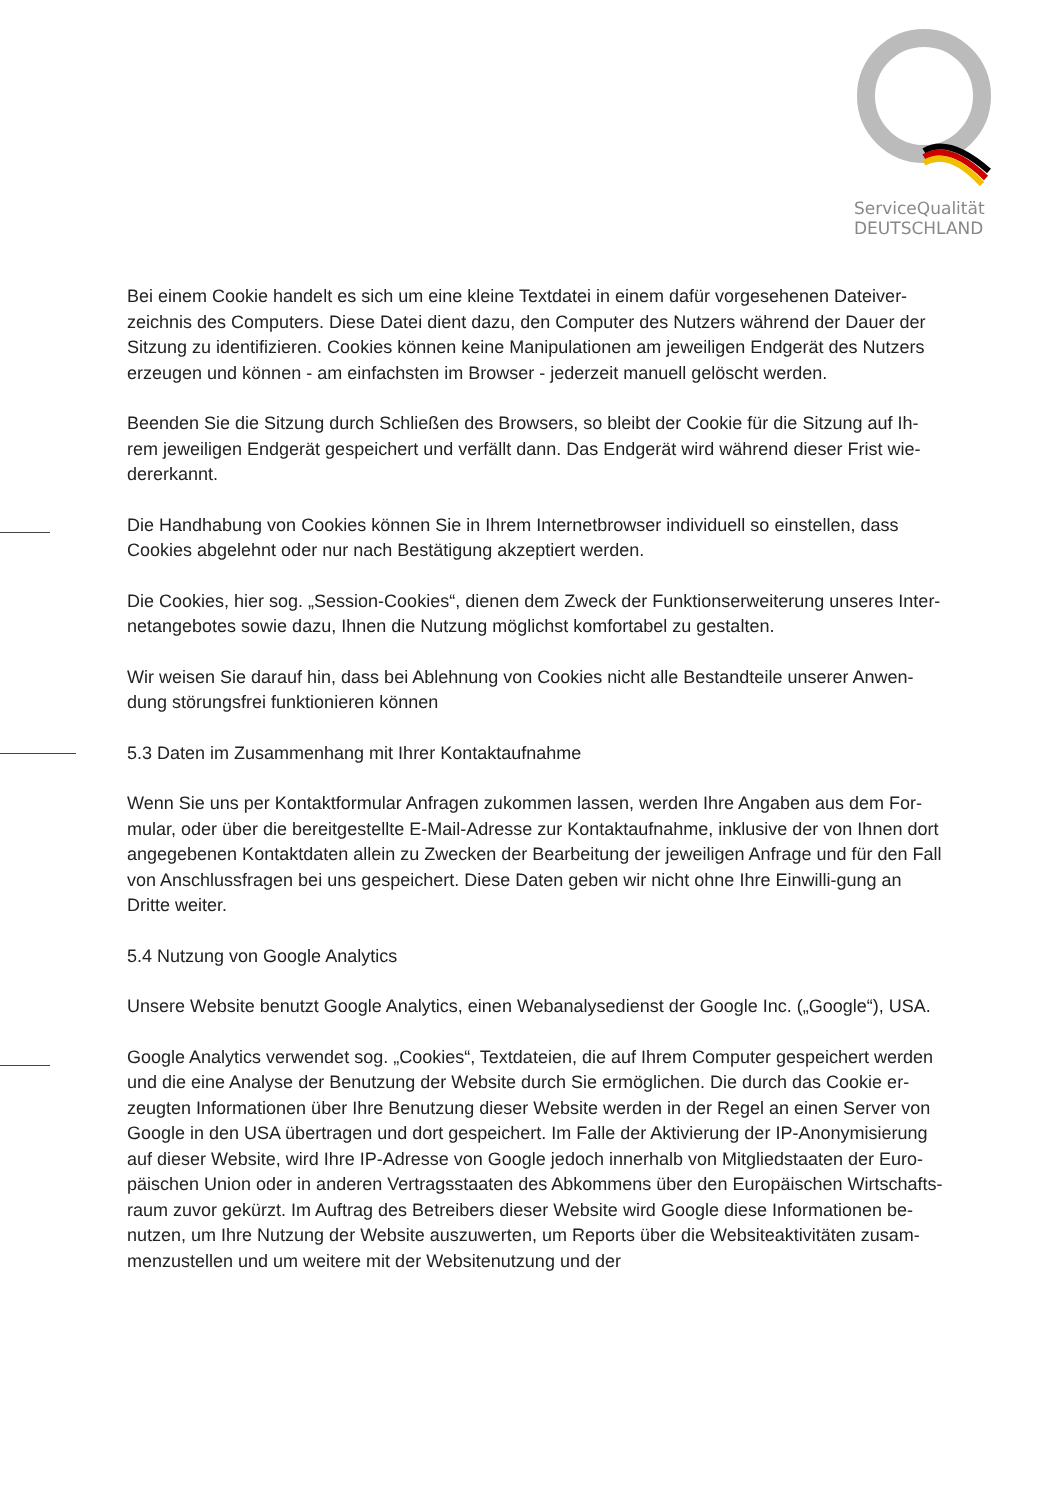ServiceQualität
DEUTSCHLAND
Bei einem Cookie handelt es sich um eine kleine Textdatei in einem dafür vorgesehenen Dateiver-zeichnis des Computers. Diese Datei dient dazu, den Computer des Nutzers während der Dauer der Sitzung zu identifizieren. Cookies können keine Manipulationen am jeweiligen Endgerät des Nutzers erzeugen und können - am einfachsten im Browser - jederzeit manuell gelöscht werden.
Beenden Sie die Sitzung durch Schließen des Browsers, so bleibt der Cookie für die Sitzung auf Ih-rem jeweiligen Endgerät gespeichert und verfällt dann. Das Endgerät wird während dieser Frist wie-dererkannt.
Die Handhabung von Cookies können Sie in Ihrem Internetbrowser individuell so einstellen, dass Cookies abgelehnt oder nur nach Bestätigung akzeptiert werden.
Die Cookies, hier sog. „Session-Cookies“, dienen dem Zweck der Funktionserweiterung unseres Inter-netangebotes sowie dazu, Ihnen die Nutzung möglichst komfortabel zu gestalten.
Wir weisen Sie darauf hin, dass bei Ablehnung von Cookies nicht alle Bestandteile unserer Anwen-dung störungsfrei funktionieren können
5.3 Daten im Zusammenhang mit Ihrer Kontaktaufnahme
Wenn Sie uns per Kontaktformular Anfragen zukommen lassen, werden Ihre Angaben aus dem For-mular, oder über die bereitgestellte E-Mail-Adresse zur Kontaktaufnahme, inklusive der von Ihnen dort angegebenen Kontaktdaten allein zu Zwecken der Bearbeitung der jeweiligen Anfrage und für den Fall von Anschlussfragen bei uns gespeichert. Diese Daten geben wir nicht ohne Ihre Einwilli-gung an Dritte weiter.
5.4 Nutzung von Google Analytics
Unsere Website benutzt Google Analytics, einen Webanalysedienst der Google Inc. („Google“), USA.
Google Analytics verwendet sog. „Cookies“, Textdateien, die auf Ihrem Computer gespeichert werden und die eine Analyse der Benutzung der Website durch Sie ermöglichen. Die durch das Cookie er-zeugten Informationen über Ihre Benutzung dieser Website werden in der Regel an einen Server von Google in den USA übertragen und dort gespeichert. Im Falle der Aktivierung der IP-Anonymisierung auf dieser Website, wird Ihre IP-Adresse von Google jedoch innerhalb von Mitgliedstaaten der Euro-päischen Union oder in anderen Vertragsstaaten des Abkommens über den Europäischen Wirtschafts-raum zuvor gekürzt. Im Auftrag des Betreibers dieser Website wird Google diese Informationen be-nutzen, um Ihre Nutzung der Website auszuwerten, um Reports über die Websiteaktivitäten zusam-menzustellen und um weitere mit der Websitenutzung und der